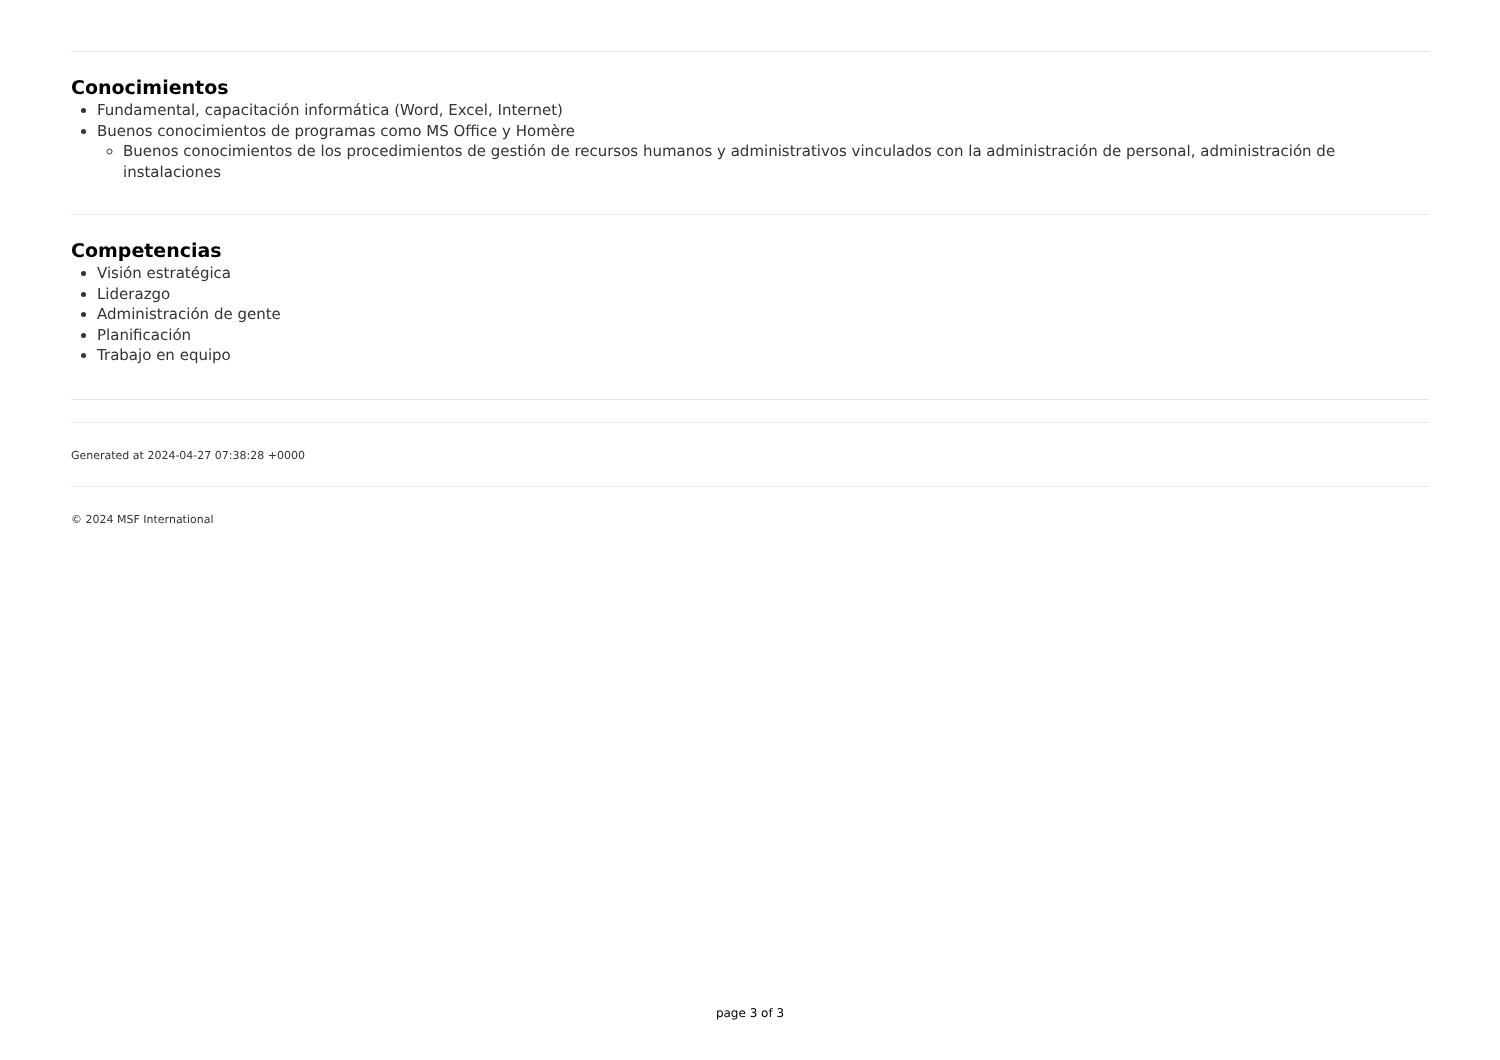Conocimientos
Fundamental, capacitación informática (Word, Excel, Internet)
Buenos conocimientos de programas como MS Office y Homère
Buenos conocimientos de los procedimientos de gestión de recursos humanos y administrativos vinculados con la administración de personal, administración de instalaciones
Competencias
Visión estratégica
Liderazgo
Administración de gente
Planificación
Trabajo en equipo
Generated at 2024-04-27 07:38:28 +0000
© 2024 MSF International
page 3 of 3